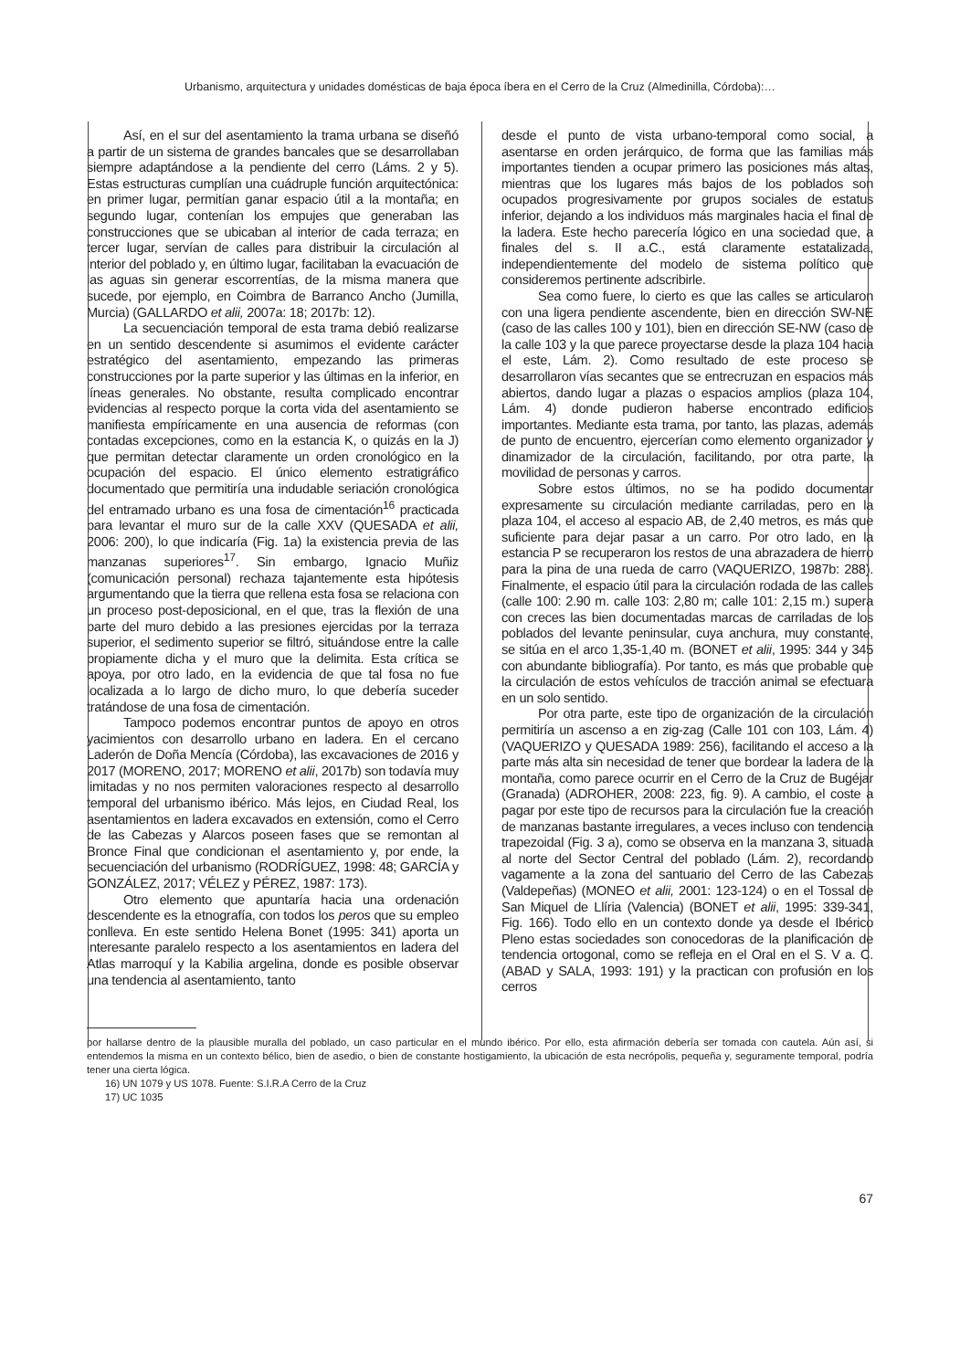Urbanismo, arquitectura y unidades domésticas de baja época íbera en el Cerro de la Cruz (Almedinilla, Córdoba):…
Así, en el sur del asentamiento la trama urbana se diseñó a partir de un sistema de grandes bancales que se desarrollaban siempre adaptándose a la pendiente del cerro (Láms. 2 y 5). Estas estructuras cumplían una cuádruple función arquitectónica: en primer lugar, permitían ganar espacio útil a la montaña; en segundo lugar, contenían los empujes que generaban las construcciones que se ubicaban al interior de cada terraza; en tercer lugar, servían de calles para distribuir la circulación al interior del poblado y, en último lugar, facilitaban la evacuación de las aguas sin generar escorrentías, de la misma manera que sucede, por ejemplo, en Coimbra de Barranco Ancho (Jumilla, Murcia) (GALLARDO et alii, 2007a: 18; 2017b: 12).
La secuenciación temporal de esta trama debió realizarse en un sentido descendente si asumimos el evidente carácter estratégico del asentamiento, empezando las primeras construcciones por la parte superior y las últimas en la inferior, en líneas generales. No obstante, resulta complicado encontrar evidencias al respecto porque la corta vida del asentamiento se manifiesta empíricamente en una ausencia de reformas (con contadas excepciones, como en la estancia K, o quizás en la J) que permitan detectar claramente un orden cronológico en la ocupación del espacio. El único elemento estratigráfico documentado que permitiría una indudable seriación cronológica del entramado urbano es una fosa de cimentación<sup>16</sup> practicada para levantar el muro sur de la calle XXV (QUESADA et alii, 2006: 200), lo que indicaría (Fig. 1a) la existencia previa de las manzanas superiores<sup>17</sup>. Sin embargo, Ignacio Muñiz (comunicación personal) rechaza tajantemente esta hipótesis argumentando que la tierra que rellena esta fosa se relaciona con un proceso post-deposicional, en el que, tras la flexión de una parte del muro debido a las presiones ejercidas por la terraza superior, el sedimento superior se filtró, situándose entre la calle propiamente dicha y el muro que la delimita. Esta crítica se apoya, por otro lado, en la evidencia de que tal fosa no fue localizada a lo largo de dicho muro, lo que debería suceder tratándose de una fosa de cimentación.
Tampoco podemos encontrar puntos de apoyo en otros yacimientos con desarrollo urbano en ladera. En el cercano Laderón de Doña Mencía (Córdoba), las excavaciones de 2016 y 2017 (MORENO, 2017; MORENO et alii, 2017b) son todavía muy limitadas y no nos permiten valoraciones respecto al desarrollo temporal del urbanismo ibérico. Más lejos, en Ciudad Real, los asentamientos en ladera excavados en extensión, como el Cerro de las Cabezas y Alarcos poseen fases que se remontan al Bronce Final que condicionan el asentamiento y, por ende, la secuenciación del urbanismo (RODRÍGUEZ, 1998: 48; GARCÍA y GONZÁLEZ, 2017; VÉLEZ y PÉREZ, 1987: 173).
Otro elemento que apuntaría hacia una ordenación descendente es la etnografía, con todos los peros que su empleo conlleva. En este sentido Helena Bonet (1995: 341) aporta un interesante paralelo respecto a los asentamientos en ladera del Atlas marroquí y la Kabilia argelina, donde es posible observar una tendencia al asentamiento, tanto
desde el punto de vista urbano-temporal como social, a asentarse en orden jerárquico, de forma que las familias más importantes tienden a ocupar primero las posiciones más altas, mientras que los lugares más bajos de los poblados son ocupados progresivamente por grupos sociales de estatus inferior, dejando a los individuos más marginales hacia el final de la ladera. Este hecho parecería lógico en una sociedad que, a finales del s. II a.C., está claramente estatalizada, independientemente del modelo de sistema político que consideremos pertinente adscribirle.
Sea como fuere, lo cierto es que las calles se articularon con una ligera pendiente ascendente, bien en dirección SW-NE (caso de las calles 100 y 101), bien en dirección SE-NW (caso de la calle 103 y la que parece proyectarse desde la plaza 104 hacia el este, Lám. 2). Como resultado de este proceso se desarrollaron vías secantes que se entrecruzan en espacios más abiertos, dando lugar a plazas o espacios amplios (plaza 104, Lám. 4) donde pudieron haberse encontrado edificios importantes. Mediante esta trama, por tanto, las plazas, además de punto de encuentro, ejercerían como elemento organizador y dinamizador de la circulación, facilitando, por otra parte, la movilidad de personas y carros.
Sobre estos últimos, no se ha podido documentar expresamente su circulación mediante carriladas, pero en la plaza 104, el acceso al espacio AB, de 2,40 metros, es más que suficiente para dejar pasar a un carro. Por otro lado, en la estancia P se recuperaron los restos de una abrazadera de hierro para la pina de una rueda de carro (VAQUERIZO, 1987b: 288). Finalmente, el espacio útil para la circulación rodada de las calles (calle 100: 2.90 m. calle 103: 2,80 m; calle 101: 2,15 m.) supera con creces las bien documentadas marcas de carriladas de los poblados del levante peninsular, cuya anchura, muy constante, se sitúa en el arco 1,35-1,40 m. (BONET et alii, 1995: 344 y 345 con abundante bibliografía). Por tanto, es más que probable que la circulación de estos vehículos de tracción animal se efectuara en un solo sentido.
Por otra parte, este tipo de organización de la circulación permitiría un ascenso a en zig-zag (Calle 101 con 103, Lám. 4) (VAQUERIZO y QUESADA 1989: 256), facilitando el acceso a la parte más alta sin necesidad de tener que bordear la ladera de la montaña, como parece ocurrir en el Cerro de la Cruz de Bugéjar (Granada) (ADROHER, 2008: 223, fig. 9). A cambio, el coste a pagar por este tipo de recursos para la circulación fue la creación de manzanas bastante irregulares, a veces incluso con tendencia trapezoidal (Fig. 3 a), como se observa en la manzana 3, situada al norte del Sector Central del poblado (Lám. 2), recordando vagamente a la zona del santuario del Cerro de las Cabezas (Valdepeñas) (MONEO et alii, 2001: 123-124) o en el Tossal de San Miquel de Llíria (Valencia) (BONET et alii, 1995: 339-341, Fig. 166). Todo ello en un contexto donde ya desde el Ibérico Pleno estas sociedades son conocedoras de la planificación de tendencia ortogonal, como se refleja en el Oral en el S. V a. C. (ABAD y SALA, 1993: 191) y la practican con profusión en los cerros
por hallarse dentro de la plausible muralla del poblado, un caso particular en el mundo ibérico. Por ello, esta afirmación debería ser tomada con cautela. Aún así, si entendemos la misma en un contexto bélico, bien de asedio, o bien de constante hostigamiento, la ubicación de esta necrópolis, pequeña y, seguramente temporal, podría tener una cierta lógica.
16) UN 1079 y US 1078. Fuente: S.I.R.A Cerro de la Cruz
17) UC 1035
67